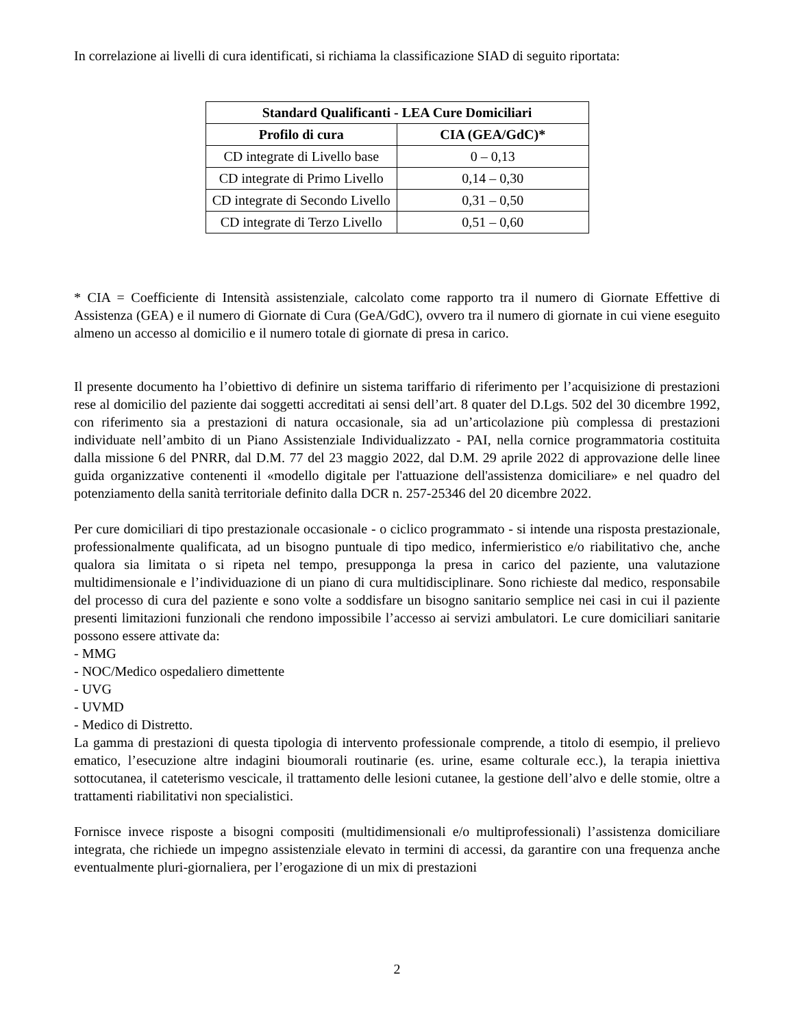In correlazione ai livelli di cura identificati, si richiama la classificazione SIAD di seguito riportata:
| Standard Qualificanti - LEA Cure Domiciliari | |
| --- | --- |
| Profilo di cura | CIA (GEA/GdC)* |
| CD integrate di Livello base | 0 – 0,13 |
| CD integrate di Primo Livello | 0,14 – 0,30 |
| CD integrate di Secondo Livello | 0,31 – 0,50 |
| CD integrate di Terzo Livello | 0,51 – 0,60 |
* CIA = Coefficiente di Intensità assistenziale, calcolato come rapporto tra il numero di Giornate Effettive di Assistenza (GEA) e il numero di Giornate di Cura (GeA/GdC), ovvero tra il numero di giornate in cui viene eseguito almeno un accesso al domicilio e il numero totale di giornate di presa in carico.
Il presente documento ha l’obiettivo di definire un sistema tariffario di riferimento per l’acquisizione di prestazioni rese al domicilio del paziente dai soggetti accreditati ai sensi dell’art. 8 quater del D.Lgs. 502 del 30 dicembre 1992, con riferimento sia a prestazioni di natura occasionale, sia ad un’articolazione più complessa di prestazioni individuate nell’ambito di un Piano Assistenziale Individualizzato - PAI, nella cornice programmatoria costituita dalla missione 6 del PNRR, dal D.M. 77 del 23 maggio 2022, dal D.M. 29 aprile 2022 di approvazione delle linee guida organizzative contenenti il «modello digitale per l'attuazione dell'assistenza domiciliare» e nel quadro del potenziamento della sanità territoriale definito dalla DCR n. 257-25346 del 20 dicembre 2022.
Per cure domiciliari di tipo prestazionale occasionale - o ciclico programmato - si intende una risposta prestazionale, professionalmente qualificata, ad un bisogno puntuale di tipo medico, infermieristico e/o riabilitativo che, anche qualora sia limitata o si ripeta nel tempo, presupponga la presa in carico del paziente, una valutazione multidimensionale e l’individuazione di un piano di cura multidisciplinare. Sono richieste dal medico, responsabile del processo di cura del paziente e sono volte a soddisfare un bisogno sanitario semplice nei casi in cui il paziente presenti limitazioni funzionali che rendono impossibile l’accesso ai servizi ambulatori. Le cure domiciliari sanitarie possono essere attivate da:
- MMG
- NOC/Medico ospedaliero dimettente
- UVG
- UVMD
- Medico di Distretto.
La gamma di prestazioni di questa tipologia di intervento professionale comprende, a titolo di esempio, il prelievo ematico, l’esecuzione altre indagini bioumorali routinarie (es. urine, esame colturale ecc.), la terapia iniettiva sottocutanea, il cateterismo vescicale, il trattamento delle lesioni cutanee, la gestione dell’alvo e delle stomie, oltre a trattamenti riabilitativi non specialistici.
Fornisce invece risposte a bisogni compositi (multidimensionali e/o multiprofessionali) l’assistenza domiciliare integrata, che richiede un impegno assistenziale elevato in termini di accessi, da garantire con una frequenza anche eventualmente pluri-giornaliera, per l’erogazione di un mix di prestazioni
2